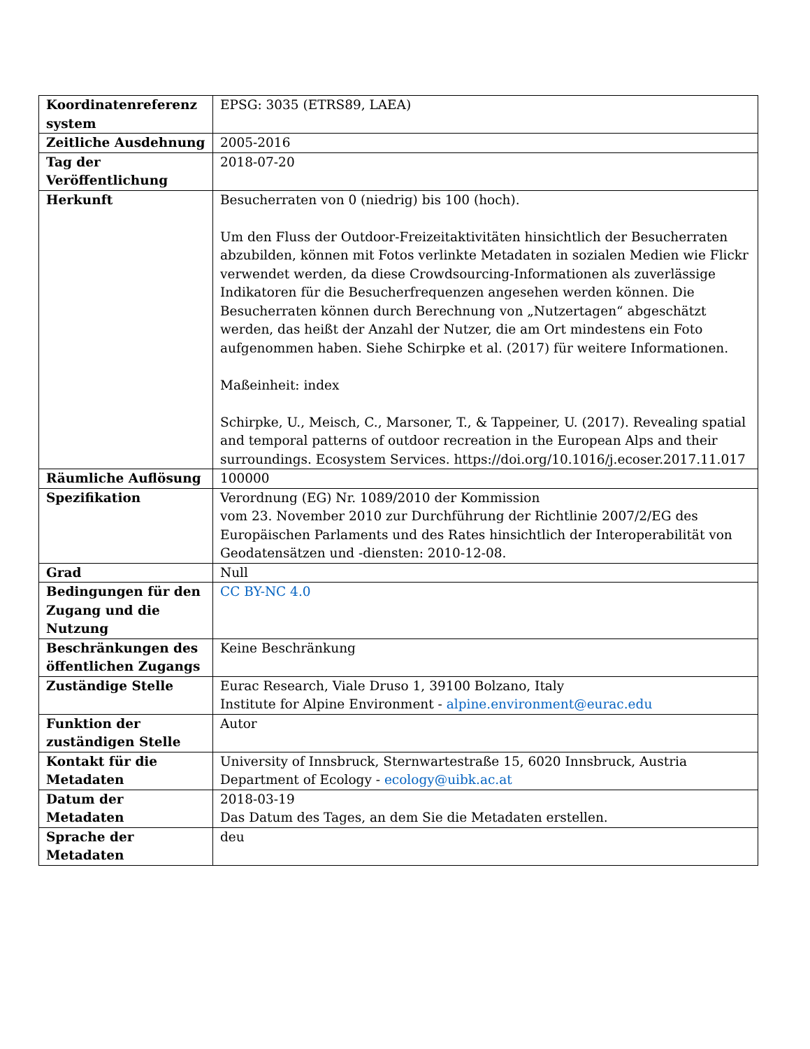| Koordinatenreferenz system | EPSG: 3035 (ETRS89, LAEA) |
| Zeitliche Ausdehnung | 2005-2016 |
| Tag der Veröffentlichung | 2018-07-20 |
| Herkunft | Besucherraten von 0 (niedrig) bis 100 (hoch). Um den Fluss der Outdoor-Freizeitaktivitäten hinsichtlich der Besucherraten abzubilden, können mit Fotos verlinkte Metadaten in sozialen Medien wie Flickr verwendet werden, da diese Crowdsourcing-Informationen als zuverlässige Indikatoren für die Besucherfrequenzen angesehen werden können. Die Besucherraten können durch Berechnung von „Nutzertagen“ abgeschätzt werden, das heißt der Anzahl der Nutzer, die am Ort mindestens ein Foto aufgenommen haben. Siehe Schirpke et al. (2017) für weitere Informationen. Maßeinheit: index Schirpke, U., Meisch, C., Marsoner, T., & Tappeiner, U. (2017). Revealing spatial and temporal patterns of outdoor recreation in the European Alps and their surroundings. Ecosystem Services. https://doi.org/10.1016/j.ecoser.2017.11.017 |
| Räumliche Auflösung | 100000 |
| Spezifikation | Verordnung (EG) Nr. 1089/2010 der Kommission vom 23. November 2010 zur Durchführung der Richtlinie 2007/2/EG des Europäischen Parlaments und des Rates hinsichtlich der Interoperabilität von Geodatensätzen und -diensten: 2010-12-08. |
| Grad | Null |
| Bedingungen für den Zugang und die Nutzung | CC BY-NC 4.0 |
| Beschränkungen des öffentlichen Zugangs | Keine Beschränkung |
| Zuständige Stelle | Eurac Research, Viale Druso 1, 39100 Bolzano, Italy Institute for Alpine Environment - alpine.environment@eurac.edu |
| Funktion der zuständigen Stelle | Autor |
| Kontakt für die Metadaten | University of Innsbruck, Sternwartestraße 15, 6020 Innsbruck, Austria Department of Ecology - ecology@uibk.ac.at |
| Datum der Metadaten | 2018-03-19 Das Datum des Tages, an dem Sie die Metadaten erstellen. |
| Sprache der Metadaten | deu |